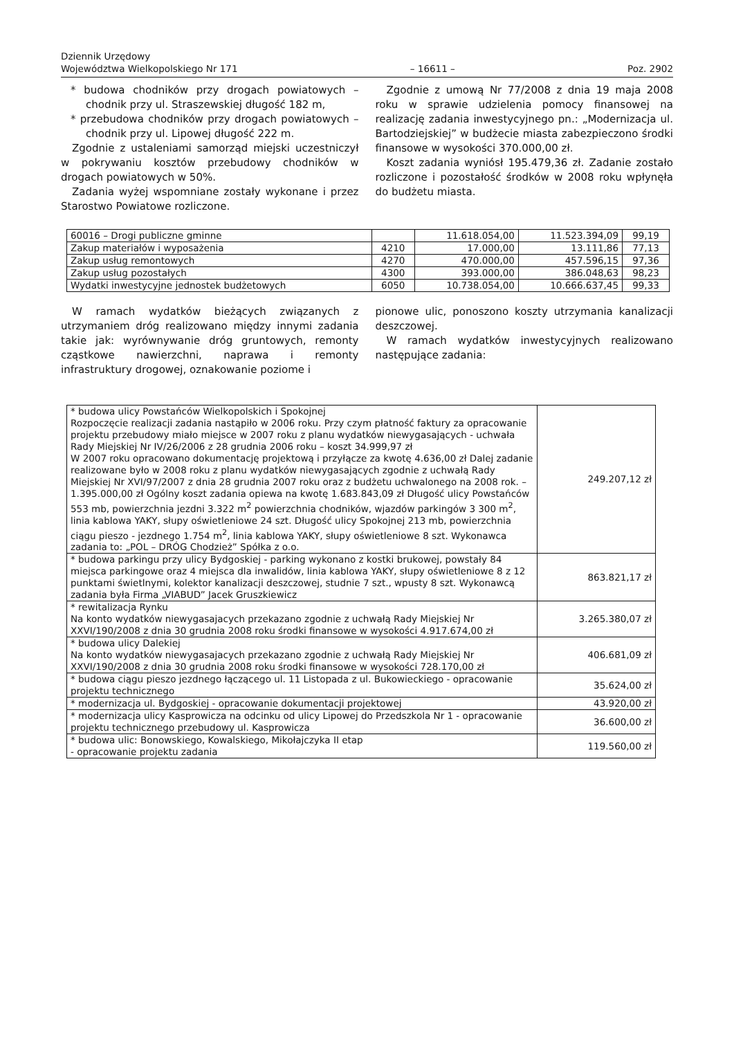Dziennik Urzędowy
Województwa Wielkopolskiego Nr 171
– 16611 –
Poz. 2902
* budowa chodników przy drogach powiatowych – chodnik przy ul. Straszewskiej długość 182 m,
* przebudowa chodników przy drogach powiatowych – chodnik przy ul. Lipowej długość 222 m.
Zgodnie z ustaleniami samorząd miejski uczestniczył w pokrywaniu kosztów przebudowy chodników w drogach powiatowych w 50%.
Zadania wyżej wspomniane zostały wykonane i przez Starostwo Powiatowe rozliczone.
Zgodnie z umową Nr 77/2008 z dnia 19 maja 2008 roku w sprawie udzielenia pomocy finansowej na realizację zadania inwestycyjnego pn.: „Modernizacja ul. Bartodziejskiej” w budżecie miasta zabezpieczono środki finansowe w wysokości 370.000,00 zł.
Koszt zadania wyniósł 195.479,36 zł. Zadanie zostało rozliczone i pozostałość środków w 2008 roku wpłynęła do budżetu miasta.
| 60016 – Drogi publiczne gminne | | 11.618.054,00 | 11.523.394,09 | 99,19 |
| Zakup materiałów i wyposażenia | 4210 | 17.000,00 | 13.111,86 | 77,13 |
| Zakup usług remontowych | 4270 | 470.000,00 | 457.596,15 | 97,36 |
| Zakup usług pozostałych | 4300 | 393.000,00 | 386.048,63 | 98,23 |
| Wydatki inwestycyjne jednostek budżetowych | 6050 | 10.738.054,00 | 10.666.637,45 | 99,33 |
W ramach wydatków bieżących związanych z utrzymaniem dróg realizowano między innymi zadania takie jak: wyrównywanie dróg gruntowych, remonty cząstkowe nawierzchni, naprawa i remonty infrastruktury drogowej, oznakowanie poziome i
pionowe ulic, ponoszono koszty utrzymania kanalizacji deszczowej.
W ramach wydatków inwestycyjnych realizowano następujące zadania:
| * budowa ulicy Powstańców Wielkopolskich i Spokojnej Rozpoczęcie realizacji zadania nastąpiło w 2006 roku. Przy czym płatność faktury za opracowanie projektu przebudowy miało miejsce w 2007 roku z planu wydatków niewygasających - uchwała Rady Miejskiej Nr IV/26/2006 z 28 grudnia 2006 roku – koszt 34.999,97 zł W 2007 roku opracowano dokumentację projektową i przyłącze za kwotę 4.636,00 zł Dalej zadanie realizowane było w 2008 roku z planu wydatków niewygasających zgodnie z uchwałą Rady Miejskiej Nr XVI/97/2007 z dnia 28 grudnia 2007 roku oraz z budżetu uchwalonego na 2008 rok. – 1.395.000,00 zł Ogólny koszt zadania opiewa na kwotę 1.683.843,09 zł Długość ulicy Powstańców 553 mb, powierzchnia jezdni 3.322 m<sup>2</sup> powierzchnia chodników, wjazdów parkingów 3 300 m<sup>2</sup>, linia kablowa YAKY, słupy oświetleniowe 24 szt. Długość ulicy Spokojnej 213 mb, powierzchnia ciągu pieszo - jezdnego 1.754 m<sup>2</sup>, linia kablowa YAKY, słupy oświetleniowe 8 szt. Wykonawca zadania to: „POL – DRÓG Chodzież” Spółka z o.o. | 249.207,12 zł |
| * budowa parkingu przy ulicy Bydgoskiej - parking wykonano z kostki brukowej, powstały 84 miejsca parkingowe oraz 4 miejsca dla inwalidów, linia kablowa YAKY, słupy oświetleniowe 8 z 12 punktami świetlnymi, kolektor kanalizacji deszczowej, studnie 7 szt., wpusty 8 szt. Wykonawcą zadania była Firma „VIABUD” Jacek Gruszkiewicz | 863.821,17 zł |
| * rewitalizacja Rynku Na konto wydatków niewygasajacych przekazano zgodnie z uchwałą Rady Miejskiej Nr XXVI/190/2008 z dnia 30 grudnia 2008 roku środki finansowe w wysokości 4.917.674,00 zł | 3.265.380,07 zł |
| * budowa ulicy Dalekiej Na konto wydatków niewygasajacych przekazano zgodnie z uchwałą Rady Miejskiej Nr XXVI/190/2008 z dnia 30 grudnia 2008 roku środki finansowe w wysokości 728.170,00 zł | 406.681,09 zł |
| * budowa ciągu pieszo jezdnego łączącego ul. 11 Listopada z ul. Bukowieckiego - opracowanie projektu technicznego | 35.624,00 zł |
| * modernizacja ul. Bydgoskiej - opracowanie dokumentacji projektowej | 43.920,00 zł |
| * modernizacja ulicy Kasprowicza na odcinku od ulicy Lipowej do Przedszkola Nr 1 - opracowanie projektu technicznego przebudowy ul. Kasprowicza | 36.600,00 zł |
| * budowa ulic: Bonowskiego, Kowalskiego, Mikołajczyka II etap - opracowanie projektu zadania | 119.560,00 zł |